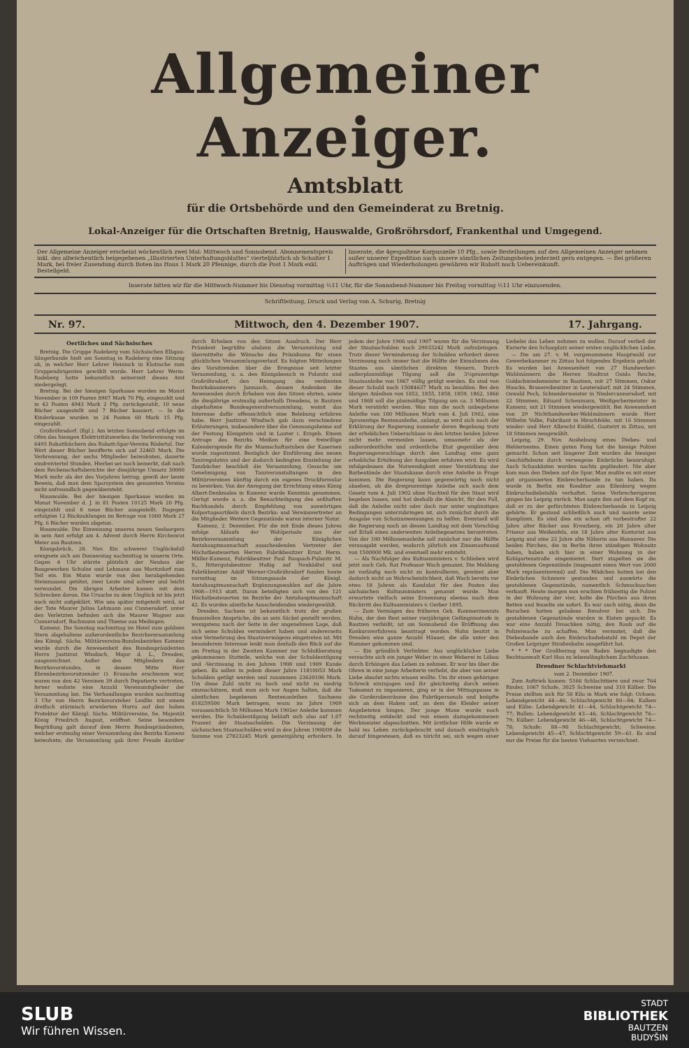Allgemeiner Anzeiger.
Amtsblatt
für die Ortsbehörde und den Gemeinderat zu Bretnig.
Lokal-Anzeiger für die Ortschaften Bretnig, Hauswalde, Großröhrsdorf, Frankenthal und Umgegend.
Der Allgemeine Anzeiger erscheint wöchentlich zwei Mal: Mittwoch und Sonnabend. Abonnementspreis inkl. des allwöchentlich beigegebenen „Illustrierten Unterhaltungsblattes" vierteljährlich ab Schalter 1 Mark, bei freier Zusendung durch Boten ins Haus 1 Mark 20 Pfennige, durch die Post 1 Mark exkl. Bestellgeld.
Inserate, die 4gespaltene Korpuszeile 10 Pfg., sowie Bestellungen auf den Allgemeinen Anzeiger nehmen außer unserer Expedition auch unsere sämtlichen Zeitungsboten jederzeit gern entgegen. — Bei größeren Aufträgen und Wiederholungen gewähren wir Rabatt nach Uebereinkunft.
Inserate bitten wir für die Mittwoch-Nummer bis Dienstag vormittag ½11 Uhr, für die Sonnabend-Nummer bis Freitag vormittag ½11 Uhr einzusenden.
Schriftleitung, Druck und Verlag von A. Schurig, Bretnig
Nr. 97. Mittwoch, den 4. Dezember 1907. 17. Jahrgang.
Oertliches und Sächsisches
Bretnig. Die Gruppe Radeberg vom Sächsischen Elbgau-Sängerbunde hielt am Sonntag in Radeberg eine Sitzung ab, in welcher Herr Lehrer Heinisch in Klotzsche zum Gruppendirigenten gewählt wurde. Herr Lehrer Werm-Radeberg hatte bekanntlich seinerzeit dieses Amt niedergelegt.
Bretnig. Bei der hiesigen Sparkasse wurden im Monat November in 109 Posten 8907 Mark 70 Pfg. eingezahlt und in 42 Posten 4943 Mark 2 Pfg. zurückgezahlt, 10 neue Bücher ausgestellt und 7 Bücher kassiert. — In die Kinderkasse wurden in 24 Posten 60 Mark 15 Pfg. eingezahlt.
Großröhrsdorf. (Egl.). Am letzten Sonnabend erfolgte im Ofen des hiesigen Elektrizitätswerkes die Verbrennung von 6493 Rabattbüchern des Rabatt-Spar-Vereins Rödertal. Der Wert dieser Bücher bezifferte sich auf 32465 Mark. Die Verbrennung, der sechs Mitglieder beiwohnten, dauerte eindreiviertel Stunden. Hierbei sei noch bemerkt, daß nach dem Rechenschaftsberichte der diesjährige Umsatz 30000 Mark mehr als der des Vorjahres betrug; gewiß der beste Beweis, daß man dem Sparsystem des genannten Vereins nicht unfreundlich gegenübersteht.
Hauswalde. Bei der hiesigen Sparkasse wurden im Monat November d. J. in 81 Posten 10125 Mark 20 Pfg. eingezahlt und 8 neue Bücher ausgestellt. Dagegen erfolgten 12 Rückzahlungen im Betrage von 1000 Mark 27 Pfg. 6 Bücher wurden abgetan.
Hauswalde. Die Einweisung unseres neuen Seelsorgers in sein Amt erfolgt am 4. Advent durch Herrn Kirchenrat Meier aus Bautzen.
Königsbrück, 28. Nov. Ein schwerer Unglücksfall ereignete sich am Donnerstag nachmittag in unserm Orte. Gegen 4 Uhr stürzte plötzlich der Neubau der Baugewerken Schulze und Lehmann aus Moritzdorf zum Teil ein. Ein Mann wurde von den herabgehenden Steinmassen getötet, zwei Leute sind schwer und leicht verwundet. Die übrigen Arbeiter kamen mit dem Schrecken davon. Die Ursache zu dem Unglück ist bis jetzt noch nicht aufgeklärt. Wie uns später mitgeteilt wird, ist der Tote Maurer Julius Lehmann aus Cunnersdorf, unter den Verletzten befinden sich die Maurer Wagner aus Cunnersdorf, Bachmann und Thieme aus Medingen.
Kamenz. Die Sonntag nachmittag im Hotel zum goldnen Stern abgehaltene außerordentliche Bezirksversammlung des Königl. Sächs. Militärvereins-Bundesbezirkes Kamenz wurde durch die Anwesenheit des Bundespräsidenten Herrn Justizrat Windisch, Major d. L., Dresden, ausgezeichnet. Außer den Mitgliedern des Bezirksvorstandes, in dessen Mitte Herr Ehrenbezirksvorsitzender O. Krausche erschienen war, waren von den 42 Vereinen 39 durch Deputierte vertreten, ferner wohnte eine Anzahl Vereinsmitglieder der Versammlung bei. Die Verhandlungen wurden nachmittag 3 Uhr von Herrn Bezirksvorsteher Leidlin mit einem dreifach stürmisch erwiderten Hurra auf den hohen Protektor der Königl. Sächs. Militärvereine, Se. Majestät König Friedrich August, eröffnet. Seine besondere Begrüßung galt darauf dem Herrn Bundespräsidenten, welcher erstmalig einer Versammlung des Bezirks Kamenz beiwohnte; die Versammlung gab ihrer Freude darüber durch Erheben von den Sitzen Ausdruck. Der Herr Präsident begrüßte alsdann die Versammlung und übermittelte die Wünsche des Präsidiums für einen glücklichen Versammlungsverlauf. Es folgten Mitteilungen des Vorsitzenden über die Ereignisse seit letzter Versammlung, u. a. den Königsbesuch in Pulsnitz und Großröhrsdorf, den Heimgang des verdienten Bezirkskassierers Jannasch, dessen Andenken die Anwesenden durch Erheben von den Sitzen ehrten, sowie die diesjährige erstmalig außerhalb Dresdens, in Bautzen abgehaltene Bundesgeneralversammlung, womit das Interesse dafür offensichtlich eine Belebung erfahren habe. Herr Justizrat Windisch gab dazu verschiedene Erläuterungen, insbesondere über die Genesungsheime auf der Festung Königstein und in Lauter i. Erzgeb. Einem Antrage des Bezirks Meißen für eine freiwillige Kalenderspende für die Mannschaftsstuben der Kasernen wurde zugestimmt. Bezüglich der Einführung des neuen Tanzregulativs und der dadurch bedingten Einziehung der Tanzbücher beschloß die Versammlung, Gesuche um Genehmigung von Tanzveranstaltungen in den Militärvereinen künftig durch ein eigenes Druckformular zu bewirken. Von der Anregung der Errichtung eines König Albert-Denkmales in Kamenz wurde Kenntnis genommen. Gerügt wurde u. a. die Benachteiligung des seßhaften Buchhandels durch Empfehlung von auswärtigen Kolportageartikeln durch Bezirks- und Vereinsvertreter an die Mitglieder. Weitere Gegenstände waren interner Natur.
Kamenz, 2. Dezember. Für die mit Ende dieses Jahres infolge Ablaufs der Wahlperiode aus der Bezirksversammlung der Königlichen Amtshauptmannschaft ausscheidenden Vertreter der Höchstbesteuerten Herren Fabrikbesitzer Ernst Herm. Müller-Kamenz, Fabrikbesitzer Paul Raupach-Pulsnitz M. S., Rittergutsbesitzer Hußig auf Neukädtel und Fabrikbesitzer Adolf Werner-Großröhrsdorf fanden heute vormittag im Sitzungssaale der Königl. Amtshauptmannschaft Ergänzungswahlen auf die Jahre 1908—1913 statt. Daran beteiligten sich von den 121 Höchstbesteuerten im Bezirke der Amtshauptmannschaft 42. Es wurden sämtliche Ausscheidenden wiedergewählt.
Dresden. Sachsen ist bekanntlich trotz der großen finanziellen Ansprüche, die an sein Säckel gestellt werden, wenigstens nach der Seite in der angenehmen Lage, daß sich seine Schulden vermindert haben und andererseits eine Vermehrung des Staatsvermögens eingetreten ist. Mit besonderem Interesse lenkt man deshalb den Blick auf die am Freitag in der Zweiten Kammer zur Schlußberatung gekommenen Statteile, welche von der Schuldentilgung und -Verzinsung in den Jahren 1908 und 1909 Kunde geben. Es sollen in jedem dieser Jahre 11810053 Mark Schulden getilgt werden und zusammen 23620106 Mark. Um diese Zahl nicht zu hoch und nicht zu niedrig einzuschätzen, muß man sich vor Augen halten, daß die sämtlichen begebenen Rentenanleihen Sachsens 818259500 Mark betragen, wozu im Jahre 1909 voraussichtlich 50 Millionen Mark 1902er Anleihe kommen werden. Die Schuldentilgung beläuft sich also auf 1,07 Prozent der Staatsschulden. Die Verzinsung der sächsischen Staatsschulden wird in den Jahren 1908/09 die Summe von 27823245 Mark gemeinjährig erfordern. In jedem der Jahre 1906 und 1907 waren für die Verzinsung der Staatsschulden noch 29033242 Mark aufzubringen. Trotz dieser Verminderung der Schulden erfordert deren Verzinsung noch immer fast die Hälfte der Einnahmen des Staates aus sämtlichen direkten Steuern. Durch außerplanmäßige Tilgung soll die 3½prozentige Staatsanleihe von 1867 völlig getilgt werden. Es sind von dieser Schuld noch 15084637 Mark zu bezahlen. Bei den übrigen Anleihen von 1852, 1855, 1858, 1859, 1862, 1866 und 1868 soll die planmäßige Tilgung um ca. 3 Millionen Mark verstärkt werden. Was nun die noch unbegebene Anleihe von 100 Millionen Mark vom 4. Juli 1902, eine 3prozentige Rentenanleihe, anlangt, so wird sich nach der Erklärung der Regierung nunmehr deren Begebung trotz der erheblichen Ueberschüsse in den letzten beiden Jahren nicht mehr vermeiden lassen, umsomehr als der außerordentliche und ordentliche Etat gegenüber dem Regierungsvorschlage durch den Landtag eine ganz erhebliche Erhöhung der Ausgaben erfahren wird. Es wird infolgedessen die Notwendigkeit einer Verstärkung der Barbestände der Staatskasse durch eine Anleihe in Frage kommen. Die Regierung kann gegenwärtig noch nicht absehen, ob die dreiprozentige Anleihe sich nach dem Gesetz vom 4. Juli 1902 ohne Nachteil für den Staat wird begeben lassen, und hat deshalb die Absicht, für den Fall, daß die Anleihe nicht oder doch nur unter ungünstigen Bedingungen unterzubringen ist, sich zunächst durch die Ausgabe von Schatzanweisungen zu helfen. Eventuell will die Regierung noch an diesen Landtag mit dem Vorschlag auf Erlaß eines anderweiten Anleihegesetzes herantreten. Von der 100 Millionenanleihe soll zunächst nur die Hälfte verausgabt werden, wodurch jährlich ein Zinsenaufwand von 1500000 Mk. und eventuell mehr entsteht.
— Als Nachfolger des Kultusministers v. Schlieben wird jetzt auch Geh. Rat Professor Wach genannt. Die Meldung ist vorläufig noch nicht zu kontrollieren, gewinnt aber dadurch nicht an Wahrscheinlichkeit, daß Wach bereits vor etwa 18 Jahren als Kandidat für den Posten des sächsischen Kultusministers genannt wurde. Man erwartete vielfach seine Ernennung ebenso nach dem Rücktritt des Kultusministers v. Gerber 1895.
— Zum Vermögen des früheren Geh. Kommerzienrats Hahn, der den Rest seiner vierjährigen Gefängnisstrafe in Bautzen verbüßt, ist am Sonnabend die Eröffnung des Konkursverfahrens beantragt worden. Hahn besitzt in Dresden eine ganze Anzahl Häuser, die alle unter den Hammer gekommen sind.
— Ein gründlich Verliebter. Aus unglücklicher Liebe versuchte sich ein junger Weber in einer Weberei in Löbau durch Erhängen das Leben zu nehmen. Er war bis über die Ohren in eine junge Arbeiterin verliebt, die aber von seiner Liebe absolut nichts wissen wollte. Um ihr einen gehörigen Schreck einzujagen und ihr gleichzeitig durch seinen Todesmut zu imponieren, ging er in der Mittagspause in die Garderobenräume des Fabrikpersonals und knüpfte sich an dem Haken auf, an dem die Kleider seiner Angebeteten hingen. Der junge Mann wurde noch rechtzeitig entdeckt und von einem dazugekommenen Werkmeister abgeschnitten. Mit ärztlicher Hilfe wurde er bald ins Leben zurückgebracht und danach eindringlich darauf hingewiesen, daß es töricht sei, sich wegen einer Liebelei das Leben nehmen zu wollen. Darauf verließ der Kurierte den Schauplatz seiner ersten unglücklichen Liebe.
— Die am 27. v. M. vorgenommene Hauptwahl zur Gewerbekammer zu Zittau hat folgendes Ergebnis gehabt: Es wurden bei Anwesenheit von 27 Handwerker-Wahlmännern die Herren Stadtrat Guido Reiche, Goldschmiedemeister in Bautzen, mit 27 Stimmen, Oskar Haucke, Brauereibesitzer in Leutersdorf, mit 24 Stimmen, Oswald Pech, Schneidermeister in Niedercunnersdorf, mit 22 Stimmen, Eduard Scheumann, Weißgerbermeister in Kamenz, mit 21 Stimmen wiedergewählt. Bei Anwesenheit von 29 Nichthandwerker-Wahlmännern wurde Herr Wilhelm Volke, Fabrikant in Hirschfelde, mit 16 Stimmen wieder- und Herr Albrecht Knöfel, Gastwirt in Zittau, mit 18 Stimmen neugewählt.
Leipzig, 29. Nov. Aushebung eines Diebes- und Hehlernestes. Einen guten Fang hat die hiesige Polizei gemacht. Schon seit längerer Zeit wurden die hiesigen Geschäftsleute durch verwegene Einbrüche beunruhigt. Auch Schaukästen wurden nachts geplündert. Nie aber kam man den Dieben auf die Spur. Man mußte es mit einer gut organisierten Einbrecherbande zu tun haben. Da wurde in Berlin ein Konditor aus Eilenburg wegen Einbruchsdiebstahls verhaftet. Seine Verbrecherspuren gingen bis Leipzig zurück. Man sagte ihm auf dem Kopf zu, daß er zu der gefürchteten Einbrecherbande in Leipzig gehörte. Er gestand schließlich auch und nannte seine Komplizen. Es sind dies ein schon oft vorbestrafter 22 Jahre alter Bäcker aus Kreuzberg, ein 20 Jahre alter Friseur aus Weißenfels, ein 18 Jahre alter Kontorist aus Leipzig und eine 22 Jahre alte Näherin aus Hannover. Die beiden Pärchen, die in Berlin ihren ständigen Wohnsitz haben, haben sich hier in einer Wohnung in der Kohlgartenstraße eingemietet. Dort stapelten sie die gestohlenen Gegenstände (insgesamt einen Wert von 2000 Mark repräsentierend) auf. Die Mädchen hatten bei den Einbrüchen Schmiere gestanden und auswärts die gestohlenen Gegenstände, namentlich Schmucksachen verkauft. Heute morgen nun erschien frühzeitig die Polizei in der Wohnung der vier, holte die Pärchen aus ihren Betten und fesselte sie sofort. Es war auch nötig, denn die Burschen hatten geladene Revolver bei sich. Die gestohlenen Gegenstände wurden in Kisten gepackt. Es war eine Anzahl Droschken nötig, den Raub auf die Polizeiwache zu schaffen. Man vermutet, daß die Diebesbande auch den Einbruchsdiebstahl im Depot der Großen Leipziger Straßenbahn ausgeführt hat.
* * * Der Großherzog von Baden begnadigte den Rechtsanwalt Karl Hau zu lebenslänglichem Zuchthause.
Dresdner Schlachtviehmarkt
vom 2. Dezember 1907.
Zum Auftrieb kamen: 5166 Schlachttiere und zwar 764 Rinder, 1067 Schafe, 3025 Schweine und 310 Kälber. Die Preise stellten sich für 50 Kilo in Mark wie folgt: Ochsen: Lebendgewicht 44—46, Schlachtgewicht 80—84; Kalben und Kühe: Lebendgewicht 41—44, Schlachtgewicht 74—77; Bullen: Lebendgewicht 43—46, Schlachtgewicht 76—79; Kälber: Lebendgewicht 46—48, Schlachtgewicht 74—78; Schafe: 88—90 Schlachtgewicht; Schweine: Lebendgewicht 45—47, Schlachtgewicht 59—61. Es sind nur die Preise für die besten Viehsorten verzeichnet.
SLUB
Wir führen Wissen.
STADT
BIBLIOTHEK
BAUTZEN
BUDYŠIN